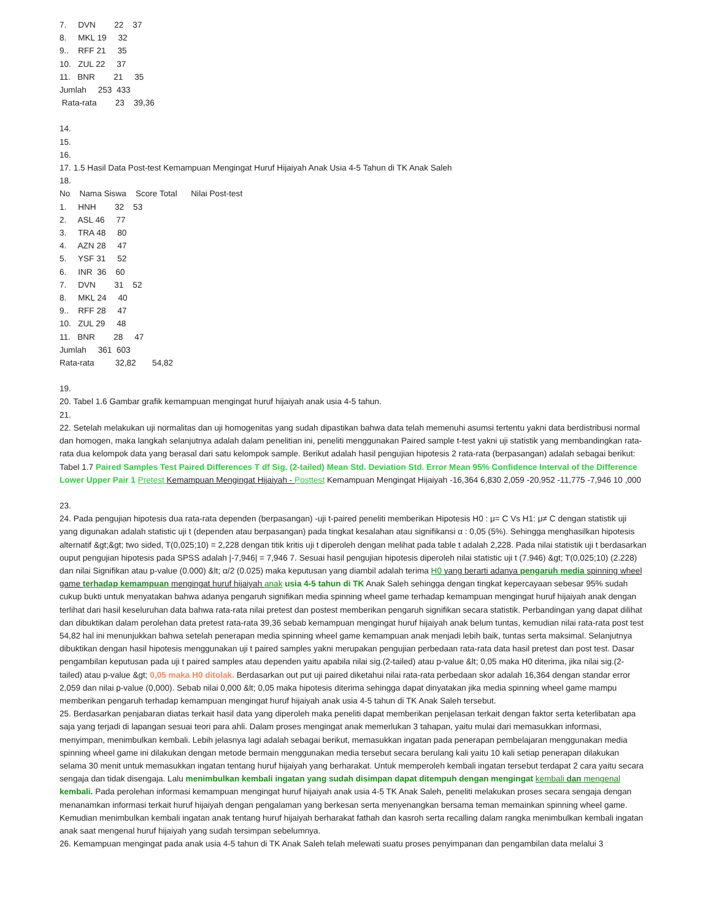7. DVN 22 37
8. MKL 19 32
9.. RFF 21 35
10. ZUL 22 37
11. BNR 21 35
Jumlah 253 433
Rata-rata 23 39,36
14.
15.
16.
17. 1.5 Hasil Data Post-test Kemampuan Mengingat Huruf Hijaiyah Anak Usia 4-5 Tahun di TK Anak Saleh
18.
No Nama Siswa Score Total Nilai Post-test
1. HNH 32 53
2. ASL 46 77
3. TRA 48 80
4. AZN 28 47
5. YSF 31 52
6. INR 36 60
7. DVN 31 52
8. MKL 24 40
9.. RFF 28 47
10. ZUL 29 48
11. BNR 28 47
Jumlah 361 603
Rata-rata 32,82 54,82
19.
20. Tabel 1.6 Gambar grafik kemampuan mengingat huruf hijaiyah anak usia 4-5 tahun.
21.
22. Setelah melakukan uji normalitas dan uji homogenitas yang sudah dipastikan bahwa data telah memenuhi asumsi tertentu yakni data berdistribusi normal dan homogen, maka langkah selanjutnya adalah dalam penelitian ini, peneliti menggunakan Paired sample t-test yakni uji statistik yang membandingkan rata-rata dua kelompok data yang berasal dari satu kelompok sample. Berikut adalah hasil pengujian hipotesis 2 rata-rata (berpasangan) adalah sebagai berikut:
Tabel 1.7 Paired Samples Test Paired Differences T df Sig. (2-tailed) Mean Std. Deviation Std. Error Mean 95% Confidence Interval of the Difference Lower Upper Pair 1 Pretest Kemampuan Mengingat Hijaiyah - Posttest Kemampuan Mengingat Hijaiyah -16,364 6,830 2,059 -20,952 -11,775 -7,946 10 ,000
23.
24. Pada pengujian hipotesis dua rata-rata dependen (berpasangan) -uji t-paired peneliti memberikan Hipotesis H0 : μ= C Vs H1: μ≠ C dengan statistik uji yang digunakan adalah statistic uji t (dependen atau berpasangan) pada tingkat kesalahan atau signifikansi α : 0,05 (5%). Sehingga menghasilkan hipotesis alternatif &gt;&gt; two sided, T(0,025;10) = 2,228 dengan titik kritis uji t diperoleh dengan melihat pada table t adalah 2,228. Pada nilai statistik uji t berdasarkan ouput pengujian hipotesis pada SPSS adalah |-7,946| = 7,946 7. Sesuai hasil pengujian hipotesis diperoleh nilai statistic uji t (7.946) &gt; T(0,025;10) (2.228) dan nilai Signifikan atau p-value (0.000) &lt; α/2 (0.025) maka keputusan yang diambil adalah terima H0 yang berarti adanya pengaruh media spinning wheel game terhadap kemampuan mengingat huruf hijaiyah anak usia 4-5 tahun di TK Anak Saleh sehingga dengan tingkat kepercayaan sebesar 95% sudah cukup bukti untuk menyatakan bahwa adanya pengaruh signifikan media spinning wheel game terhadap kemampuan mengingat huruf hijaiyah anak dengan terlihat dari hasil keseluruhan data bahwa rata-rata nilai pretest dan postest memberikan pengaruh signifikan secara statistik. Perbandingan yang dapat dilihat dan dibuktikan dalam perolehan data pretest rata-rata 39,36 sebab kemampuan mengingat huruf hijaiyah anak belum tuntas, kemudian nilai rata-rata post test 54,82 hal ini menunjukkan bahwa setelah penerapan media spinning wheel game kemampuan anak menjadi lebih baik, tuntas serta maksimal. Selanjutnya dibuktikan dengan hasil hipotesis menggunakan uji t paired samples yakni merupakan pengujian perbedaan rata-rata data hasil pretest dan post test. Dasar pengambilan keputusan pada uji t paired samples atau dependen yaitu apabila nilai sig.(2-tailed) atau p-value &lt; 0,05 maka H0 diterima, jika nilai sig.(2-tailed) atau p-value &gt; 0,05 maka H0 ditolak. Berdasarkan out put uji paired diketahui nilai rata-rata perbedaan skor adalah 16,364 dengan standar error 2,059 dan nilai p-value (0,000). Sebab nilai 0,000 &lt; 0,05 maka hipotesis diterima sehingga dapat dinyatakan jika media spinning wheel game mampu memberikan pengaruh terhadap kemampuan mengingat huruf hijaiyah anak usia 4-5 tahun di TK Anak Saleh tersebut.
25. Berdasarkan penjabaran diatas terkait hasil data yang diperoleh maka peneliti dapat memberikan penjelasan terkait dengan faktor serta keterlibatan apa saja yang terjadi di lapangan sesuai teori para ahli. Dalam proses mengingat anak memerlukan 3 tahapan, yaitu mulai dari memasukkan informasi, menyimpan, menimbulkan kembali. Lebih jelasnya lagi adalah sebagai berikut, memasukkan ingatan pada penerapan pembelajaran menggunakan media spinning wheel game ini dilakukan dengan metode bermain menggunakan media tersebut secara berulang kali yaitu 10 kali setiap penerapan dilakukan selama 30 menit untuk memasukkan ingatan tentang huruf hijaiyah yang berharakat. Untuk memperoleh kembali ingatan tersebut terdapat 2 cara yaitu secara sengaja dan tidak disengaja. Lalu menimbulkan kembali ingatan yang sudah disimpan dapat ditempuh dengan mengingat kembali dan mengenal kembali. Pada perolehan informasi kemampuan mengingat huruf hijaiyah anak usia 4-5 TK Anak Saleh, peneliti melakukan proses secara sengaja dengan menanamkan informasi terkait huruf hijaiyah dengan pengalaman yang berkesan serta menyenangkan bersama teman memainkan spinning wheel game. Kemudian menimbulkan kembali ingatan anak tentang huruf hijaiyah berharakat fathah dan kasroh serta recalling dalam rangka menimbulkan kembali ingatan anak saat mengenal huruf hijaiyah yang sudah tersimpan sebelumnya.
26. Kemampuan mengingat pada anak usia 4-5 tahun di TK Anak Saleh telah melewati suatu proses penyimpanan dan pengambilan data melalui 3